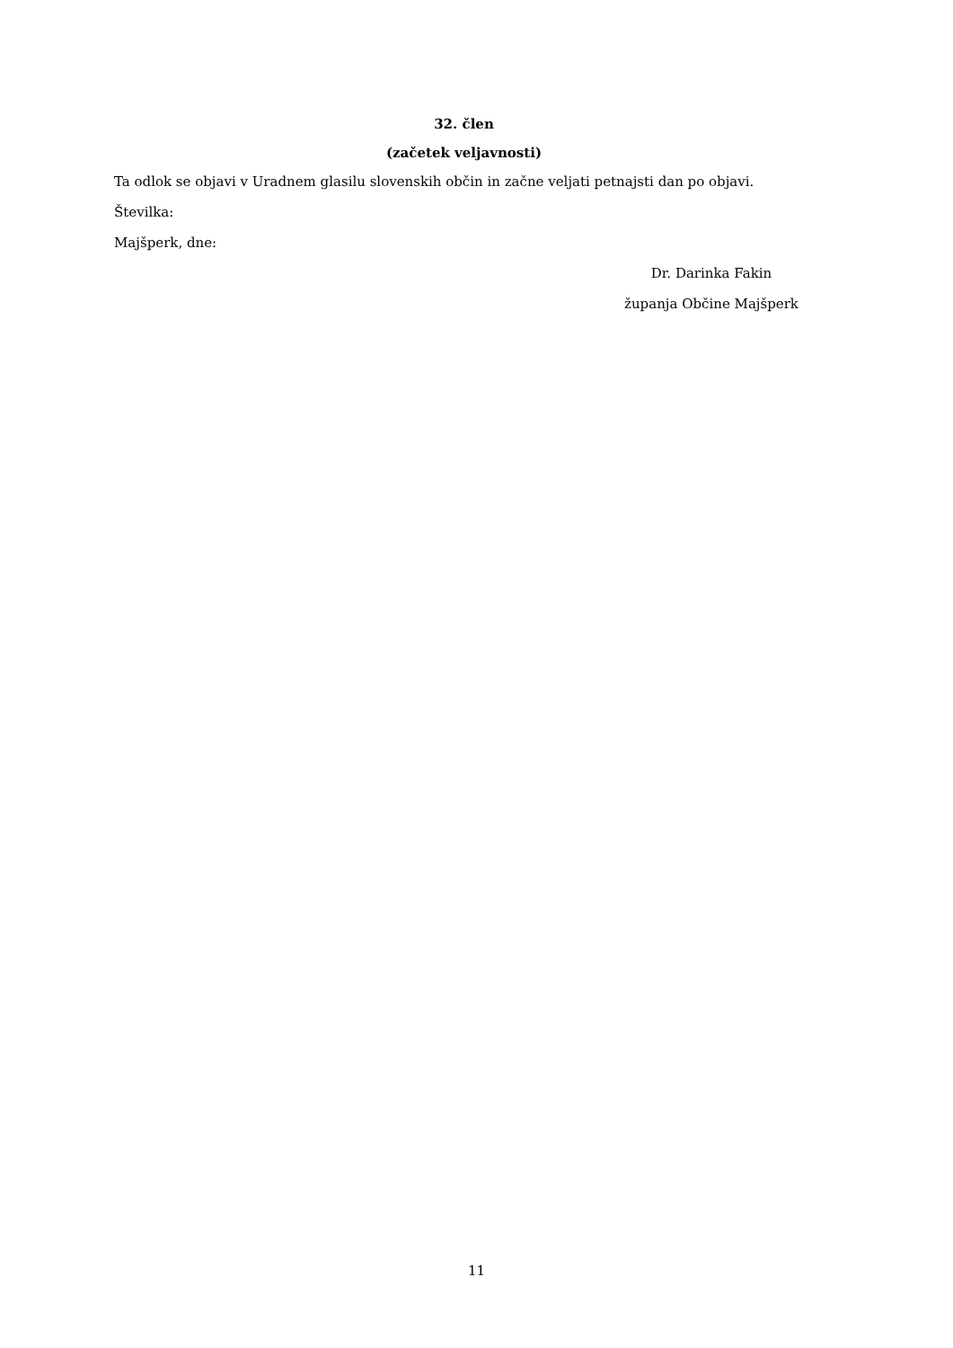32. člen
(začetek veljavnosti)
Ta odlok se objavi v Uradnem glasilu slovenskih občin in začne veljati petnajsti dan po objavi.
Številka:
Majšperk, dne:
Dr. Darinka Fakin
županja Občine Majšperk
11